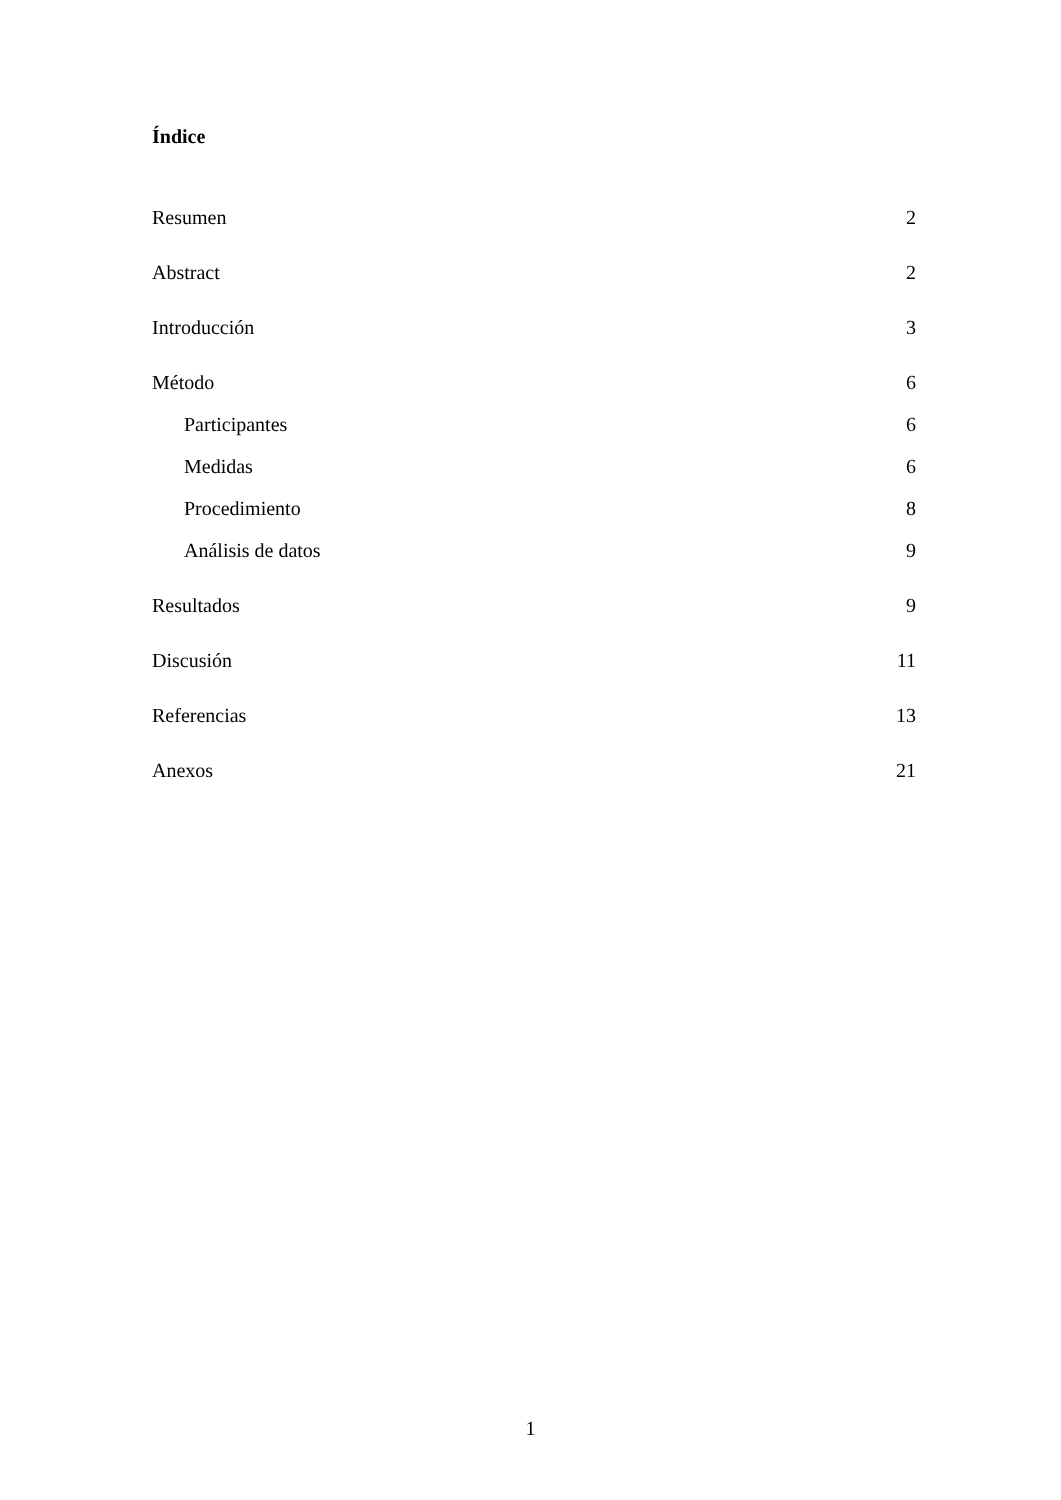Índice
Resumen 2
Abstract 2
Introducción 3
Método 6
Participantes 6
Medidas 6
Procedimiento 8
Análisis de datos 9
Resultados 9
Discusión 11
Referencias 13
Anexos 21
1